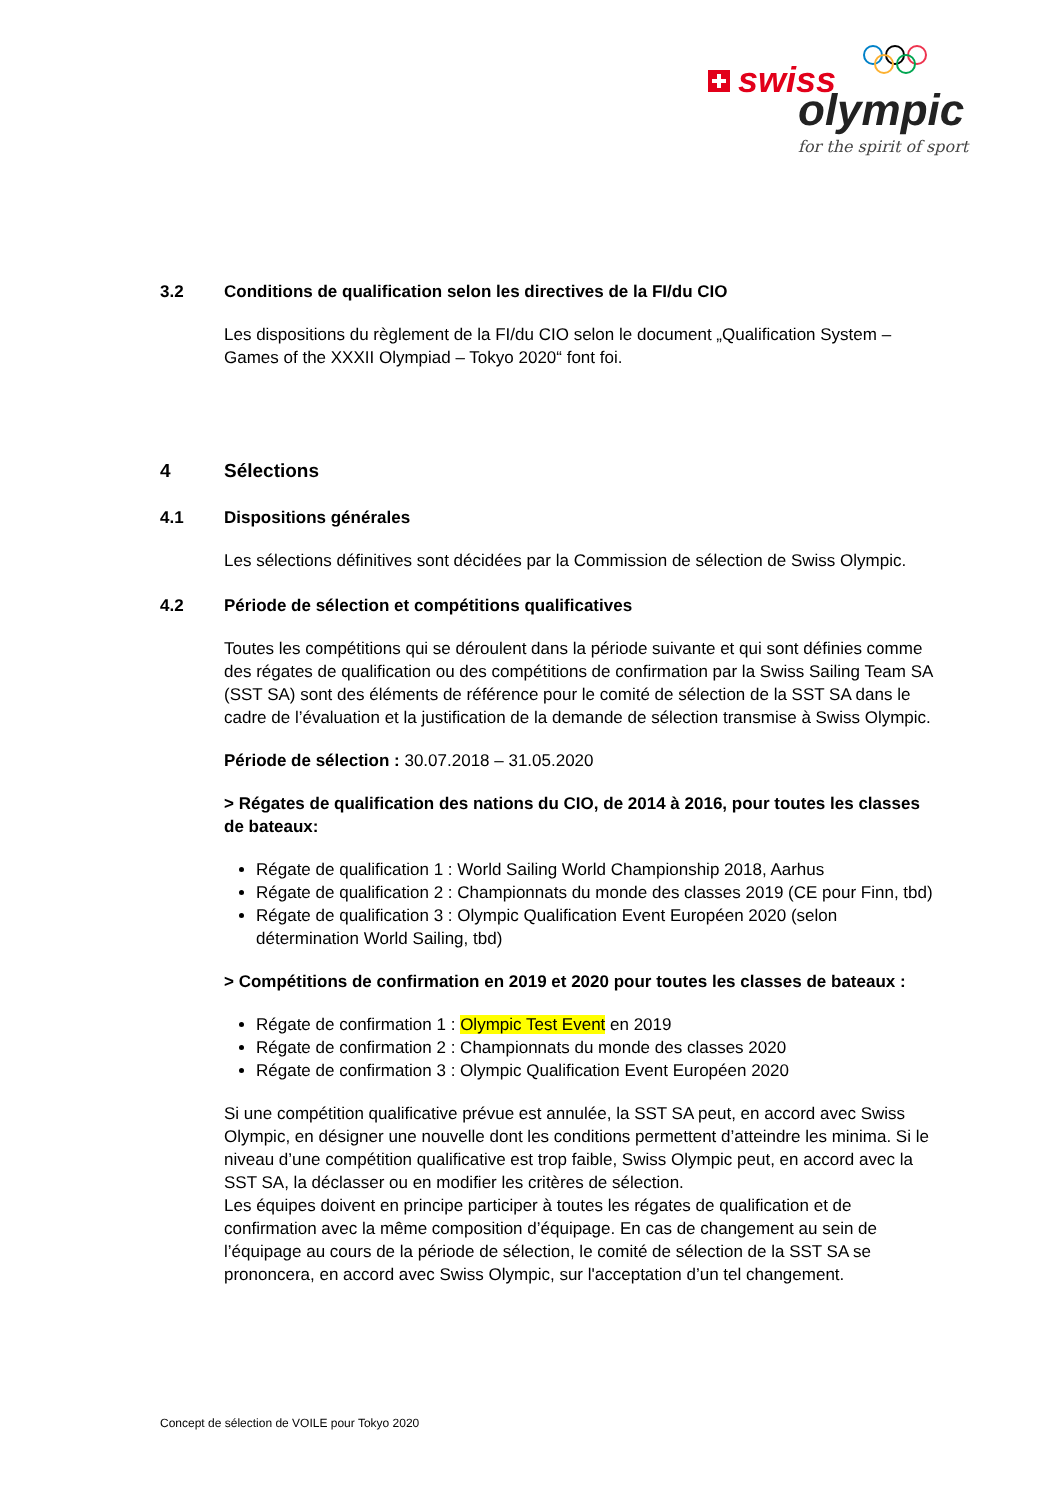swiss
olympic
for the spirit of sport
3.2 Conditions de qualification selon les directives de la FI/du CIO
Les dispositions du règlement de la FI/du CIO selon le document „Qualification System – Games of the XXXII Olympiad – Tokyo 2020“ font foi.
4 Sélections
4.1 Dispositions générales
Les sélections définitives sont décidées par la Commission de sélection de Swiss Olympic.
4.2 Période de sélection et compétitions qualificatives
Toutes les compétitions qui se déroulent dans la période suivante et qui sont définies comme des régates de qualification ou des compétitions de confirmation par la Swiss Sailing Team SA (SST SA) sont des éléments de référence pour le comité de sélection de la SST SA dans le cadre de l’évaluation et la justification de la demande de sélection transmise à Swiss Olympic.
Période de sélection : 30.07.2018 – 31.05.2020
> Régates de qualification des nations du CIO, de 2014 à 2016, pour toutes les classes de bateaux:
Régate de qualification 1 : World Sailing World Championship 2018, Aarhus
Régate de qualification 2 : Championnats du monde des classes 2019 (CE pour Finn, tbd)
Régate de qualification 3 : Olympic Qualification Event Européen 2020 (selon détermination World Sailing, tbd)
> Compétitions de confirmation en 2019 et 2020 pour toutes les classes de bateaux :
Régate de confirmation 1 : Olympic Test Event en 2019
Régate de confirmation 2 : Championnats du monde des classes 2020
Régate de confirmation 3 : Olympic Qualification Event Européen 2020
Si une compétition qualificative prévue est annulée, la SST SA peut, en accord avec Swiss Olympic, en désigner une nouvelle dont les conditions permettent d’atteindre les minima. Si le niveau d’une compétition qualificative est trop faible, Swiss Olympic peut, en accord avec la SST SA, la déclasser ou en modifier les critères de sélection.
Les équipes doivent en principe participer à toutes les régates de qualification et de confirmation avec la même composition d’équipage. En cas de changement au sein de l’équipage au cours de la période de sélection, le comité de sélection de la SST SA se prononcera, en accord avec Swiss Olympic, sur l'acceptation d’un tel changement.
Concept de sélection de VOILE pour Tokyo 2020